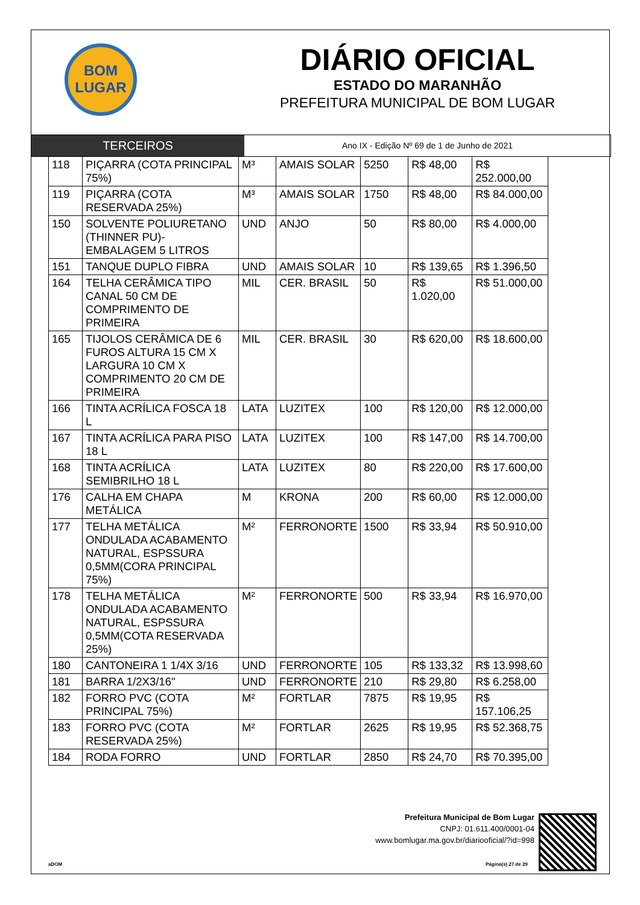BOM
LUGAR
DIÁRIO OFICIAL
ESTADO DO MARANHÃO
PREFEITURA MUNICIPAL DE BOM LUGAR
TERCEIROS
Ano IX - Edição Nº 69 de 1 de Junho de 2021
| 118 | PIÇARRA (COTA PRINCIPAL 75%) | M³ | AMAIS SOLAR | 5250 | R$ 48,00 | R$ 252.000,00 |
| 119 | PIÇARRA (COTA RESERVADA 25%) | M³ | AMAIS SOLAR | 1750 | R$ 48,00 | R$ 84.000,00 |
| 150 | SOLVENTE POLIURETANO (THINNER PU)- EMBALAGEM 5 LITROS | UND | ANJO | 50 | R$ 80,00 | R$ 4.000,00 |
| 151 | TANQUE DUPLO FIBRA | UND | AMAIS SOLAR | 10 | R$ 139,65 | R$ 1.396,50 |
| 164 | TELHA CERÂMICA TIPO CANAL 50 CM DE COMPRIMENTO DE PRIMEIRA | MIL | CER. BRASIL | 50 | R$ 1.020,00 | R$ 51.000,00 |
| 165 | TIJOLOS CERÂMICA DE 6 FUROS ALTURA 15 CM X LARGURA 10 CM X COMPRIMENTO 20 CM DE PRIMEIRA | MIL | CER. BRASIL | 30 | R$ 620,00 | R$ 18.600,00 |
| 166 | TINTA ACRÍLICA FOSCA 18 L | LATA | LUZITEX | 100 | R$ 120,00 | R$ 12.000,00 |
| 167 | TINTA ACRÍLICA PARA PISO 18 L | LATA | LUZITEX | 100 | R$ 147,00 | R$ 14.700,00 |
| 168 | TINTA ACRÍLICA SEMIBRILHO 18 L | LATA | LUZITEX | 80 | R$ 220,00 | R$ 17.600,00 |
| 176 | CALHA EM CHAPA METÁLICA | M | KRONA | 200 | R$ 60,00 | R$ 12.000,00 |
| 177 | TELHA METÁLICA ONDULADA ACABAMENTO NATURAL, ESPSSURA 0,5MM(CORA PRINCIPAL 75%) | M² | FERRONORTE | 1500 | R$ 33,94 | R$ 50.910,00 |
| 178 | TELHA METÁLICA ONDULADA ACABAMENTO NATURAL, ESPSSURA 0,5MM(COTA RESERVADA 25%) | M² | FERRONORTE | 500 | R$ 33,94 | R$ 16.970,00 |
| 180 | CANTONEIRA 1 1/4X 3/16 | UND | FERRONORTE | 105 | R$ 133,32 | R$ 13.998,60 |
| 181 | BARRA 1/2X3/16" | UND | FERRONORTE | 210 | R$ 29,80 | R$ 6.258,00 |
| 182 | FORRO PVC (COTA PRINCIPAL 75%) | M² | FORTLAR | 7875 | R$ 19,95 | R$ 157.106,25 |
| 183 | FORRO PVC (COTA RESERVADA 25%) | M² | FORTLAR | 2625 | R$ 19,95 | R$ 52.368,75 |
| 184 | RODA FORRO | UND | FORTLAR | 2850 | R$ 24,70 | R$ 70.395,00 |
Prefeitura Municipal de Bom Lugar
CNPJ: 01.611.400/0001-04
www.bomlugar.ma.gov.br/diariooficial/?id=998
aDOM Página(s) 27 de 29